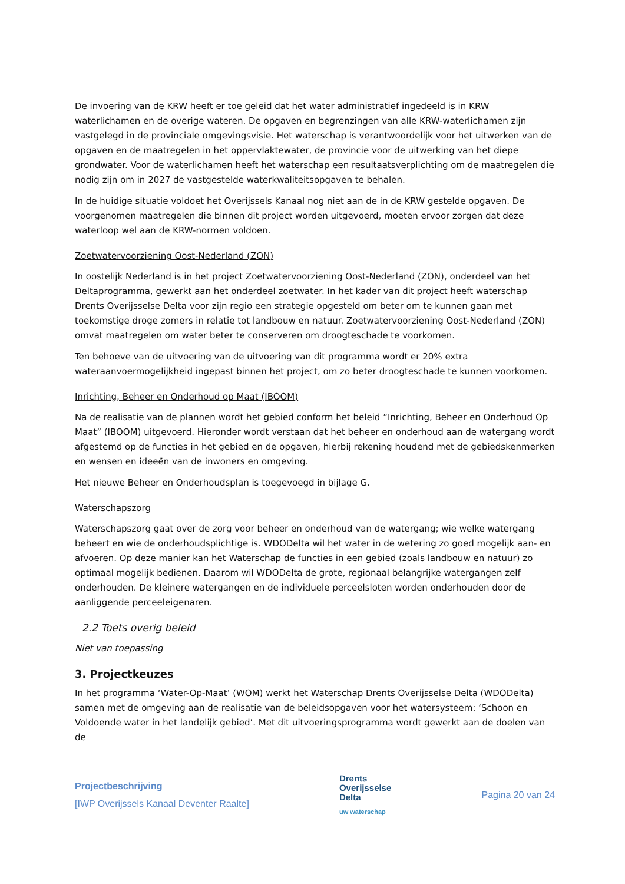De invoering van de KRW heeft er toe geleid dat het water administratief ingedeeld is in KRW waterlichamen en de overige wateren. De opgaven en begrenzingen van alle KRW-waterlichamen zijn vastgelegd in de provinciale omgevingsvisie. Het waterschap is verantwoordelijk voor het uitwerken van de opgaven en de maatregelen in het oppervlaktewater, de provincie voor de uitwerking van het diepe grondwater. Voor de waterlichamen heeft het waterschap een resultaatsverplichting om de maatregelen die nodig zijn om in 2027 de vastgestelde waterkwaliteitsopgaven te behalen.
In de huidige situatie voldoet het Overijssels Kanaal nog niet aan de in de KRW gestelde opgaven. De voorgenomen maatregelen die binnen dit project worden uitgevoerd, moeten ervoor zorgen dat deze waterloop wel aan de KRW-normen voldoen.
Zoetwatervoorziening Oost-Nederland (ZON)
In oostelijk Nederland is in het project Zoetwatervoorziening Oost-Nederland (ZON), onderdeel van het Deltaprogramma, gewerkt aan het onderdeel zoetwater. In het kader van dit project heeft waterschap Drents Overijsselse Delta voor zijn regio een strategie opgesteld om beter om te kunnen gaan met toekomstige droge zomers in relatie tot landbouw en natuur. Zoetwatervoorziening Oost-Nederland (ZON) omvat maatregelen om water beter te conserveren om droogteschade te voorkomen.
Ten behoeve van de uitvoering van de uitvoering van dit programma wordt er 20% extra wateraanvoermogelijkheid ingepast binnen het project, om zo beter droogteschade te kunnen voorkomen.
Inrichting, Beheer en Onderhoud op Maat (IBOOM)
Na de realisatie van de plannen wordt het gebied conform het beleid “Inrichting, Beheer en Onderhoud Op Maat” (IBOOM) uitgevoerd. Hieronder wordt verstaan dat het beheer en onderhoud aan de watergang wordt afgestemd op de functies in het gebied en de opgaven, hierbij rekening houdend met de gebiedskenmerken en wensen en ideeën van de inwoners en omgeving.
Het nieuwe Beheer en Onderhoudsplan is toegevoegd in bijlage G.
Waterschapszorg
Waterschapszorg gaat over de zorg voor beheer en onderhoud van de watergang; wie welke watergang beheert en wie de onderhoudsplichtige is. WDODelta wil het water in de wetering zo goed mogelijk aan- en afvoeren. Op deze manier kan het Waterschap de functies in een gebied (zoals landbouw en natuur) zo optimaal mogelijk bedienen. Daarom wil WDODelta de grote, regionaal belangrijke watergangen zelf onderhouden. De kleinere watergangen en de individuele perceelsloten worden onderhouden door de aanliggende perceeleigenaren.
2.2 Toets overig beleid
Niet van toepassing
3. Projectkeuzes
In het programma ‘Water-Op-Maat’ (WOM) werkt het Waterschap Drents Overijsselse Delta (WDODelta) samen met de omgeving aan de realisatie van de beleidsopgaven voor het watersysteem: ‘Schoon en Voldoende water in het landelijk gebied’. Met dit uitvoeringsprogramma wordt gewerkt aan de doelen van de
Projectbeschrijving
[IWP Overijssels Kanaal Deventer Raalte]
Drents
Overijsselse
Delta
uw waterschap
Pagina 20 van 24